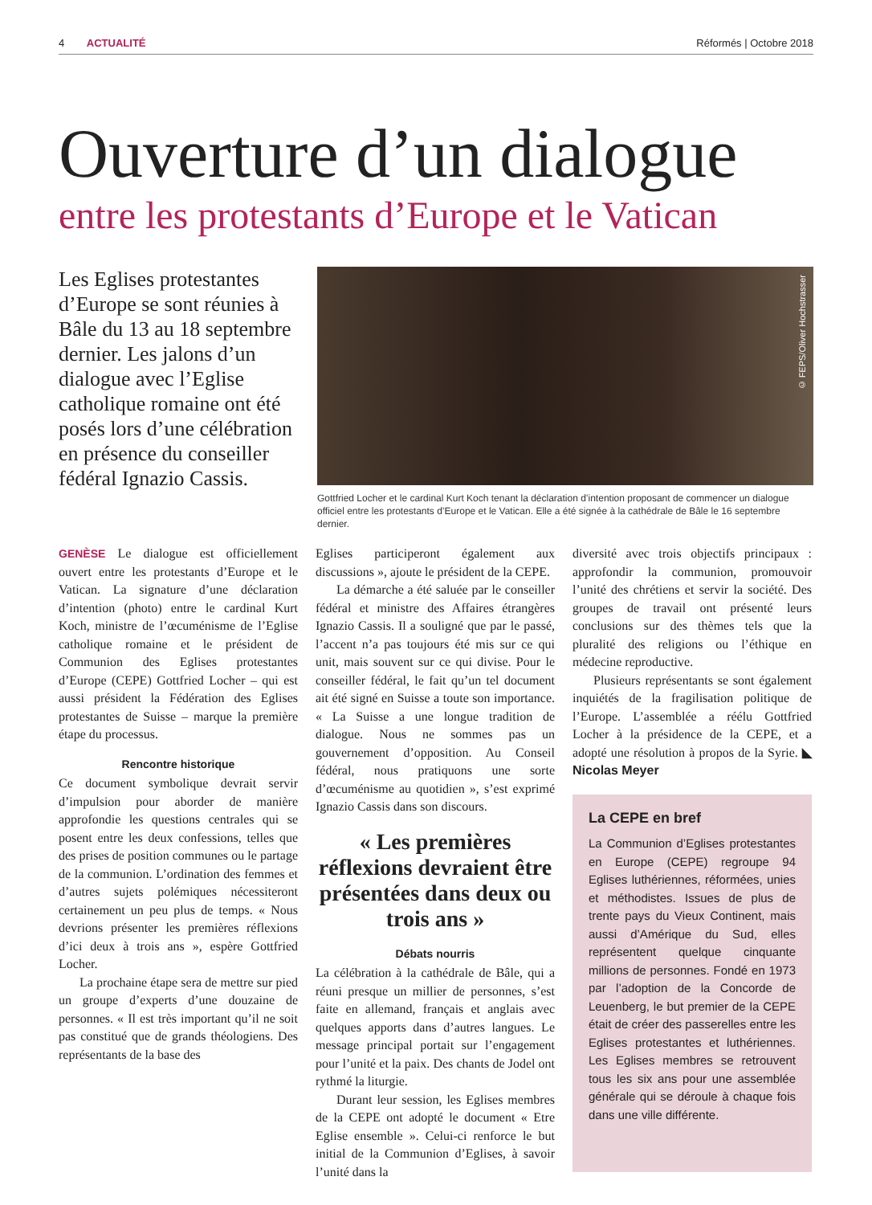4 ACTUALITÉ Réformés | Octobre 2018
Ouverture d’un dialogue
entre les protestants d’Europe et le Vatican
Les Eglises protestantes d’Europe se sont réunies à Bâle du 13 au 18 septembre dernier. Les jalons d’un dialogue avec l’Eglise catholique romaine ont été posés lors d’une célébration en présence du conseiller fédéral Ignazio Cassis.
© FEPS/Oliver Hochstrasser
Gottfried Locher et le cardinal Kurt Koch tenant la déclaration d’intention proposant de commencer un dialogue officiel entre les protestants d’Europe et le Vatican. Elle a été signée à la cathédrale de Bâle le 16 septembre dernier.
GENÈSE Le dialogue est officiellement ouvert entre les protestants d’Europe et le Vatican. La signature d’une déclaration d’intention (photo) entre le cardinal Kurt Koch, ministre de l’œcuménisme de l’Eglise catholique romaine et le président de Communion des Eglises protestantes d’Europe (CEPE) Gottfried Locher – qui est aussi président la Fédération des Eglises protestantes de Suisse – marque la première étape du processus.
Rencontre historique
Ce document symbolique devrait servir d’impulsion pour aborder de manière approfondie les questions centrales qui se posent entre les deux confessions, telles que des prises de position communes ou le partage de la communion. L’ordination des femmes et d’autres sujets polémiques nécessiteront certainement un peu plus de temps. « Nous devrions présenter les premières réflexions d’ici deux à trois ans », espère Gottfried Locher.
La prochaine étape sera de mettre sur pied un groupe d’experts d’une douzaine de personnes. « Il est très important qu’il ne soit pas constitué que de grands théologiens. Des représentants de la base des
Eglises participeront également aux discussions », ajoute le président de la CEPE.
La démarche a été saluée par le conseiller fédéral et ministre des Affaires étrangères Ignazio Cassis. Il a souligné que par le passé, l’accent n’a pas toujours été mis sur ce qui unit, mais souvent sur ce qui divise. Pour le conseiller fédéral, le fait qu’un tel document ait été signé en Suisse a toute son importance. « La Suisse a une longue tradition de dialogue. Nous ne sommes pas un gouvernement d’opposition. Au Conseil fédéral, nous pratiquons une sorte d’œcuménisme au quotidien », s’est exprimé Ignazio Cassis dans son discours.
« Les premières réflexions devraient être présentées dans deux ou trois ans »
Débats nourris
La célébration à la cathédrale de Bâle, qui a réuni presque un millier de personnes, s’est faite en allemand, français et anglais avec quelques apports dans d’autres langues. Le message principal portait sur l’engagement pour l’unité et la paix. Des chants de Jodel ont rythmé la liturgie.
Durant leur session, les Eglises membres de la CEPE ont adopté le document « Etre Eglise ensemble ». Celui-ci renforce le but initial de la Communion d’Eglises, à savoir l’unité dans la
diversité avec trois objectifs principaux : approfondir la communion, promouvoir l’unité des chrétiens et servir la société. Des groupes de travail ont présenté leurs conclusions sur des thèmes tels que la pluralité des religions ou l’éthique en médecine reproductive.
Plusieurs représentants se sont également inquiétés de la fragilisation politique de l’Europe. L’assemblée a réélu Gottfried Locher à la présidence de la CEPE, et a adopté une résolution à propos de la Syrie. ◣ Nicolas Meyer
La CEPE en bref
La Communion d’Eglises protestantes en Europe (CEPE) regroupe 94 Eglises luthériennes, réformées, unies et méthodistes. Issues de plus de trente pays du Vieux Continent, mais aussi d’Amérique du Sud, elles représentent quelque cinquante millions de personnes. Fondé en 1973 par l’adoption de la Concorde de Leuenberg, le but premier de la CEPE était de créer des passerelles entre les Eglises protestantes et luthériennes. Les Eglises membres se retrouvent tous les six ans pour une assemblée générale qui se déroule à chaque fois dans une ville différente.